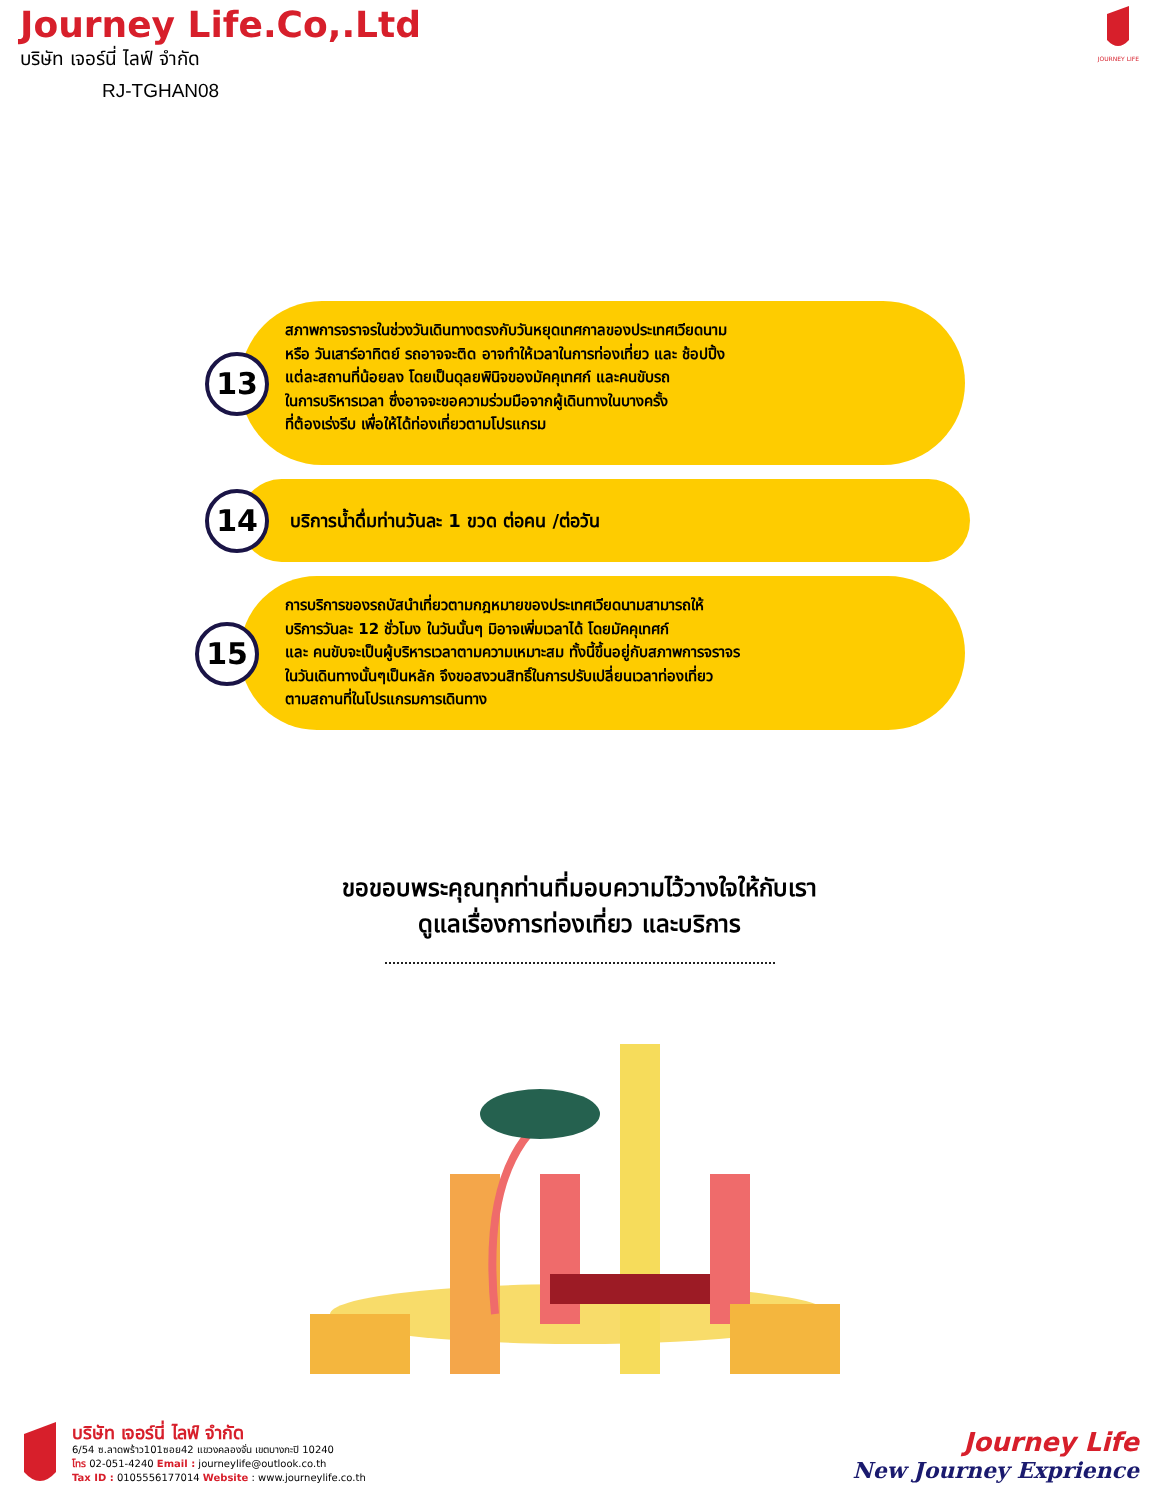Journey Life.Co,.Ltd
บริษัท เจอร์นี่ ไลฟ์ จำกัด
RJ-TGHAN08
JOURNEY LIFE
13
สภาพการจราจรในช่วงวันเดินทางตรงกับวันหยุดเทศกาลของประเทศเวียดนาม
หรือ วันเสาร์อาทิตย์ รถอาจจะติด อาจทำให้เวลาในการท่องเที่ยว และ ช้อปปิ้ง
แต่ละสถานที่น้อยลง โดยเป็นดุลยพินิจของมัคคุเทศก์ และคนขับรถ
ในการบริหารเวลา ซึ่งอาจจะขอความร่วมมือจากผู้เดินทางในบางครั้ง
ที่ต้องเร่งรีบ เพื่อให้ได้ท่องเที่ยวตามโปรแกรม
14
บริการน้ำดื่มท่านวันละ 1 ขวด ต่อคน /ต่อวัน
15
การบริการของรถบัสนำเที่ยวตามกฎหมายของประเทศเวียดนามสามารถให้
บริการวันละ 12 ชั่วโมง ในวันนั้นๆ มิอาจเพิ่มเวลาได้ โดยมัคคุเทศก์
และ คนขับจะเป็นผู้บริหารเวลาตามความเหมาะสม ทั้งนี้ขึ้นอยู่กับสภาพการจราจร
ในวันเดินทางนั้นๆเป็นหลัก จึงขอสงวนสิทธิ์ในการปรับเปลี่ยนเวลาท่องเที่ยว
ตามสถานที่ในโปรแกรมการเดินทาง
ขอขอบพระคุณทุกท่านที่มอบความไว้วางใจให้กับเรา
ดูแลเรื่องการท่องเที่ยว และบริการ
บริษัท เจอร์นี่ ไลฟ์ จำกัด
6/54 ซ.ลาดพร้าว101ซอย42 แขวงคลองจั่น เขตบางกะปิ 10240
โทร 02-051-4240 Email : journeylife@outlook.co.th
Tax ID : 0105556177014 Website : www.journeylife.co.th
Journey Life
New Journey Exprience